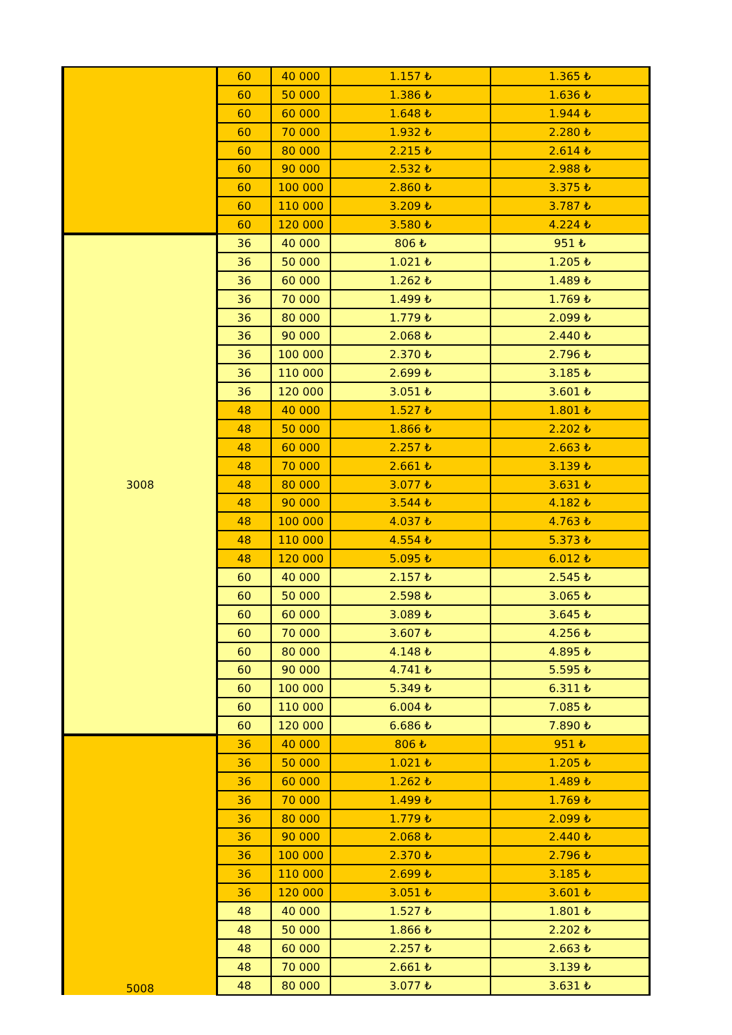| | 60 | 40 000 | 1.157 ₺ | 1.365 ₺ |
| | 60 | 50 000 | 1.386 ₺ | 1.636 ₺ |
| | 60 | 60 000 | 1.648 ₺ | 1.944 ₺ |
| | 60 | 70 000 | 1.932 ₺ | 2.280 ₺ |
| | 60 | 80 000 | 2.215 ₺ | 2.614 ₺ |
| | 60 | 90 000 | 2.532 ₺ | 2.988 ₺ |
| | 60 | 100 000 | 2.860 ₺ | 3.375 ₺ |
| | 60 | 110 000 | 3.209 ₺ | 3.787 ₺ |
| | 60 | 120 000 | 3.580 ₺ | 4.224 ₺ |
| 3008 | 36 | 40 000 | 806 ₺ | 951 ₺ |
| | 36 | 50 000 | 1.021 ₺ | 1.205 ₺ |
| | 36 | 60 000 | 1.262 ₺ | 1.489 ₺ |
| | 36 | 70 000 | 1.499 ₺ | 1.769 ₺ |
| | 36 | 80 000 | 1.779 ₺ | 2.099 ₺ |
| | 36 | 90 000 | 2.068 ₺ | 2.440 ₺ |
| | 36 | 100 000 | 2.370 ₺ | 2.796 ₺ |
| | 36 | 110 000 | 2.699 ₺ | 3.185 ₺ |
| | 36 | 120 000 | 3.051 ₺ | 3.601 ₺ |
| | 48 | 40 000 | 1.527 ₺ | 1.801 ₺ |
| | 48 | 50 000 | 1.866 ₺ | 2.202 ₺ |
| | 48 | 60 000 | 2.257 ₺ | 2.663 ₺ |
| | 48 | 70 000 | 2.661 ₺ | 3.139 ₺ |
| | 48 | 80 000 | 3.077 ₺ | 3.631 ₺ |
| | 48 | 90 000 | 3.544 ₺ | 4.182 ₺ |
| | 48 | 100 000 | 4.037 ₺ | 4.763 ₺ |
| | 48 | 110 000 | 4.554 ₺ | 5.373 ₺ |
| | 48 | 120 000 | 5.095 ₺ | 6.012 ₺ |
| | 60 | 40 000 | 2.157 ₺ | 2.545 ₺ |
| | 60 | 50 000 | 2.598 ₺ | 3.065 ₺ |
| | 60 | 60 000 | 3.089 ₺ | 3.645 ₺ |
| | 60 | 70 000 | 3.607 ₺ | 4.256 ₺ |
| | 60 | 80 000 | 4.148 ₺ | 4.895 ₺ |
| | 60 | 90 000 | 4.741 ₺ | 5.595 ₺ |
| | 60 | 100 000 | 5.349 ₺ | 6.311 ₺ |
| | 60 | 110 000 | 6.004 ₺ | 7.085 ₺ |
| | 60 | 120 000 | 6.686 ₺ | 7.890 ₺ |
| 5008 | 36 | 40 000 | 806 ₺ | 951 ₺ |
| | 36 | 50 000 | 1.021 ₺ | 1.205 ₺ |
| | 36 | 60 000 | 1.262 ₺ | 1.489 ₺ |
| | 36 | 70 000 | 1.499 ₺ | 1.769 ₺ |
| | 36 | 80 000 | 1.779 ₺ | 2.099 ₺ |
| | 36 | 90 000 | 2.068 ₺ | 2.440 ₺ |
| | 36 | 100 000 | 2.370 ₺ | 2.796 ₺ |
| | 36 | 110 000 | 2.699 ₺ | 3.185 ₺ |
| | 36 | 120 000 | 3.051 ₺ | 3.601 ₺ |
| | 48 | 40 000 | 1.527 ₺ | 1.801 ₺ |
| | 48 | 50 000 | 1.866 ₺ | 2.202 ₺ |
| | 48 | 60 000 | 2.257 ₺ | 2.663 ₺ |
| | 48 | 70 000 | 2.661 ₺ | 3.139 ₺ |
| | 48 | 80 000 | 3.077 ₺ | 3.631 ₺ |